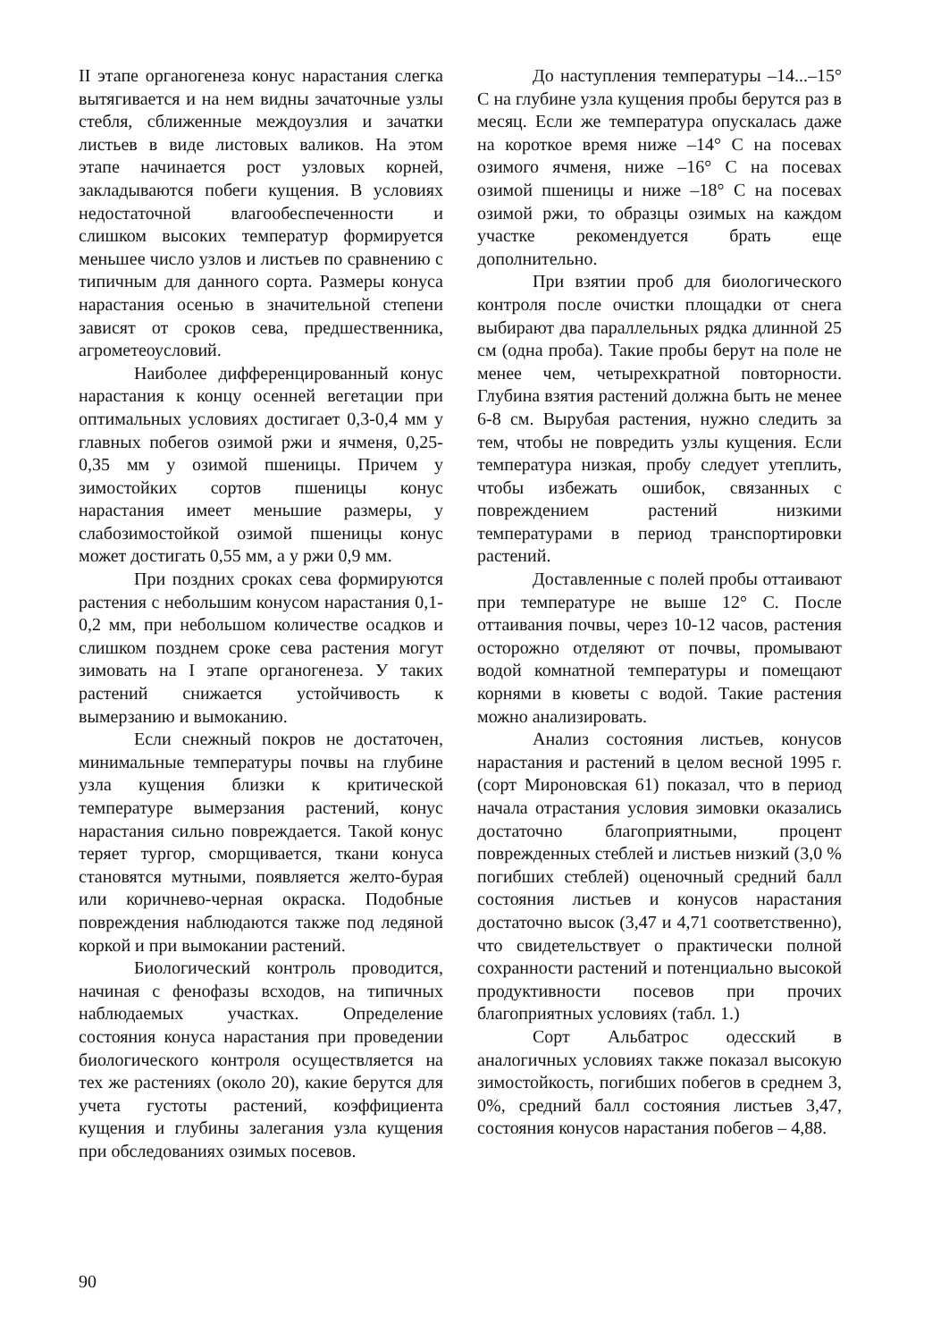II этапе органогенеза конус нарастания слегка вытягивается и на нем видны зачаточные узлы стебля, сближенные междоузлия и зачатки листьев в виде листовых валиков. На этом этапе начинается рост узловых корней, закладываются побеги кущения. В условиях недостаточной влагообеспеченности и слишком высоких температур формируется меньшее число узлов и листьев по сравнению с типичным для данного сорта. Размеры конуса нарастания осенью в значительной степени зависят от сроков сева, предшественника, агрометеоусловий.
Наиболее дифференцированный конус нарастания к концу осенней вегетации при оптимальных условиях достигает 0,3-0,4 мм у главных побегов озимой ржи и ячменя, 0,25-0,35 мм у озимой пшеницы. Причем у зимостойких сортов пшеницы конус нарастания имеет меньшие размеры, у слабозимостойкой озимой пшеницы конус может достигать 0,55 мм, а у ржи 0,9 мм.
При поздних сроках сева формируются растения с небольшим конусом нарастания 0,1-0,2 мм, при небольшом количестве осадков и слишком позднем сроке сева растения могут зимовать на I этапе органогенеза. У таких растений снижается устойчивость к вымерзанию и вымоканию.
Если снежный покров не достаточен, минимальные температуры почвы на глубине узла кущения близки к критической температуре вымерзания растений, конус нарастания сильно повреждается. Такой конус теряет тургор, сморщивается, ткани конуса становятся мутными, появляется желто-бурая или коричнево-черная окраска. Подобные повреждения наблюдаются также под ледяной коркой и при вымокании растений.
Биологический контроль проводится, начиная с фенофазы всходов, на типичных наблюдаемых участках. Определение состояния конуса нарастания при проведении биологического контроля осуществляется на тех же растениях (около 20), какие берутся для учета густоты растений, коэффициента кущения и глубины залегания узла кущения при обследованиях озимых посевов.
До наступления температуры –14...–15° С на глубине узла кущения пробы берутся раз в месяц. Если же температура опускалась даже на короткое время ниже –14° С на посевах озимого ячменя, ниже –16° С на посевах озимой пшеницы и ниже –18° С на посевах озимой ржи, то образцы озимых на каждом участке рекомендуется брать еще дополнительно.
При взятии проб для биологического контроля после очистки площадки от снега выбирают два параллельных рядка длинной 25 см (одна проба). Такие пробы берут на поле не менее чем, четырехкратной повторности. Глубина взятия растений должна быть не менее 6-8 см. Вырубая растения, нужно следить за тем, чтобы не повредить узлы кущения. Если температура низкая, пробу следует утеплить, чтобы избежать ошибок, связанных с повреждением растений низкими температурами в период транспортировки растений.
Доставленные с полей пробы оттаивают при температуре не выше 12° С. После оттаивания почвы, через 10-12 часов, растения осторожно отделяют от почвы, промывают водой комнатной температуры и помещают корнями в кюветы с водой. Такие растения можно анализировать.
Анализ состояния листьев, конусов нарастания и растений в целом весной 1995 г. (сорт Мироновская 61) показал, что в период начала отрастания условия зимовки оказались достаточно благоприятными, процент поврежденных стеблей и листьев низкий (3,0 % погибших стеблей) оценочный средний балл состояния листьев и конусов нарастания достаточно высок (3,47 и 4,71 соответственно), что свидетельствует о практически полной сохранности растений и потенциально высокой продуктивности посевов при прочих благоприятных условиях (табл. 1.)
Сорт Альбатрос одесский в аналогичных условиях также показал высокую зимостойкость, погибших побегов в среднем 3, 0%, средний балл состояния листьев 3,47, состояния конусов нарастания побегов – 4,88.
90